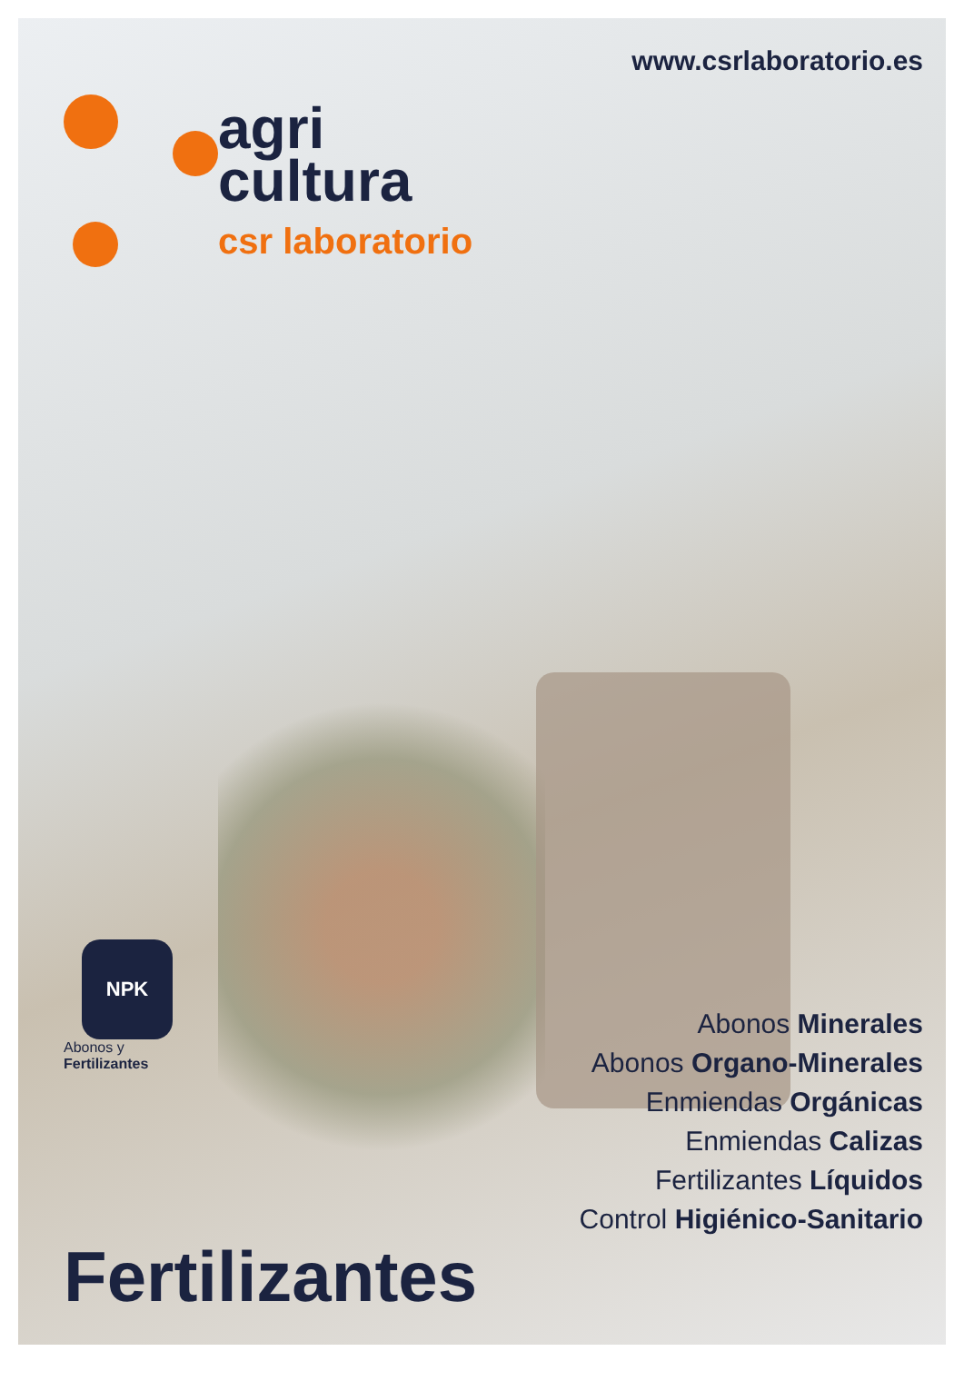www.csrlaboratorio.es
agri
cultura
csr laboratorio
NPK
Abonos y
Fertilizantes
Abonos Minerales
Abonos Organo-Minerales
Enmiendas Orgánicas
Enmiendas Calizas
Fertilizantes Líquidos
Control Higiénico-Sanitario
Fertilizantes